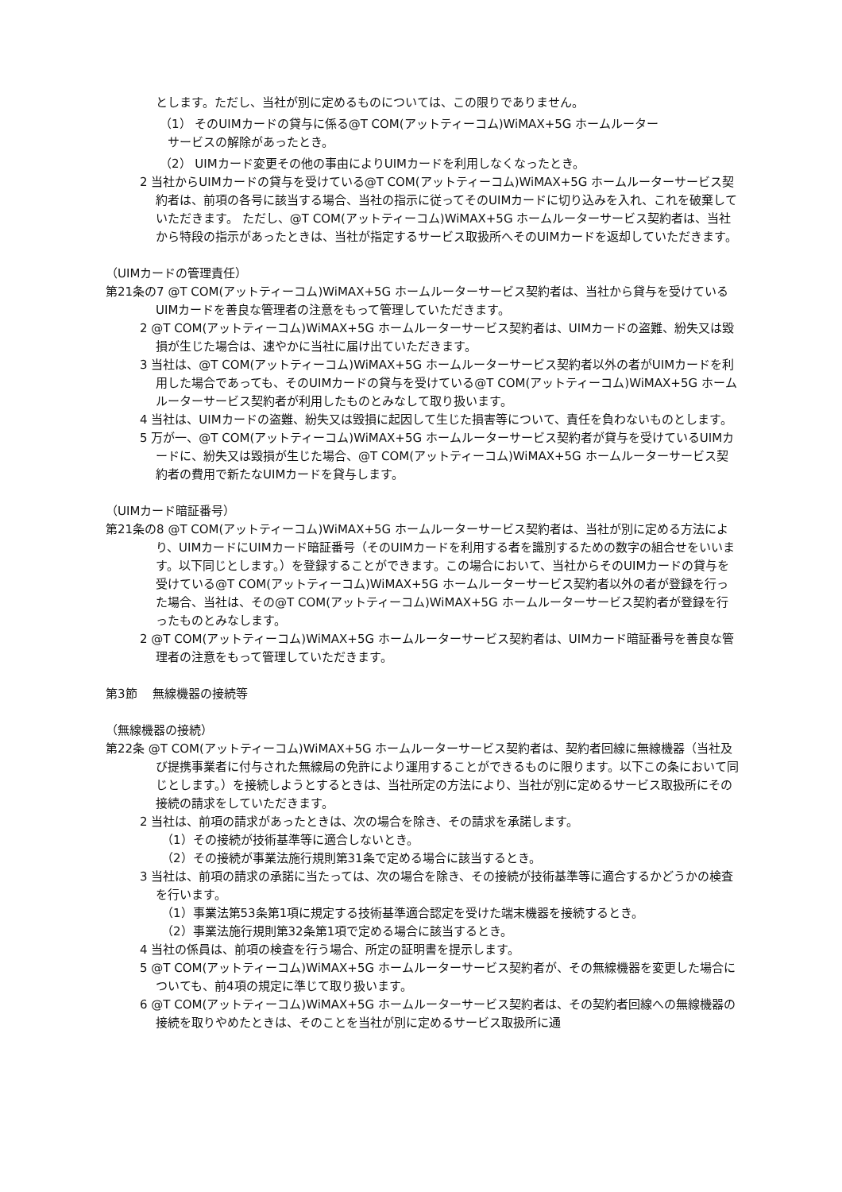とします。ただし、当社が別に定めるものについては、この限りでありません。
（1） そのUIMカードの貸与に係る@T COM(アットティーコム)WiMAX+5G ホームルーター
サービスの解除があったとき。
（2） UIMカード変更その他の事由によりUIMカードを利用しなくなったとき。
2 当社からUIMカードの貸与を受けている@T COM(アットティーコム)WiMAX+5G ホームルーターサービス契約者は、前項の各号に該当する場合、当社の指示に従ってそのUIMカードに切り込みを入れ、これを破棄していただきます。 ただし、@T COM(アットティーコム)WiMAX+5G ホームルーターサービス契約者は、当社から特段の指示があったときは、当社が指定するサービス取扱所へそのUIMカードを返却していただきます。
（UIMカードの管理責任）
第21条の7 @T COM(アットティーコム)WiMAX+5G ホームルーターサービス契約者は、当社から貸与を受けているUIMカードを善良な管理者の注意をもって管理していただきます。
2 @T COM(アットティーコム)WiMAX+5G ホームルーターサービス契約者は、UIMカードの盗難、紛失又は毀損が生じた場合は、速やかに当社に届け出ていただきます。
3 当社は、@T COM(アットティーコム)WiMAX+5G ホームルーターサービス契約者以外の者がUIMカードを利用した場合であっても、そのUIMカードの貸与を受けている@T COM(アットティーコム)WiMAX+5G ホームルーターサービス契約者が利用したものとみなして取り扱います。
4 当社は、UIMカードの盗難、紛失又は毀損に起因して生じた損害等について、責任を負わないものとします。
5 万が一、@T COM(アットティーコム)WiMAX+5G ホームルーターサービス契約者が貸与を受けているUIMカードに、紛失又は毀損が生じた場合、@T COM(アットティーコム)WiMAX+5G ホームルーターサービス契約者の費用で新たなUIMカードを貸与します。
（UIMカード暗証番号）
第21条の8 @T COM(アットティーコム)WiMAX+5G ホームルーターサービス契約者は、当社が別に定める方法により、UIMカードにUIMカード暗証番号（そのUIMカードを利用する者を識別するための数字の組合せをいいます。以下同じとします。）を登録することができます。この場合において、当社からそのUIMカードの貸与を受けている@T COM(アットティーコム)WiMAX+5G ホームルーターサービス契約者以外の者が登録を行った場合、当社は、その@T COM(アットティーコム)WiMAX+5G ホームルーターサービス契約者が登録を行ったものとみなします。
2 @T COM(アットティーコム)WiMAX+5G ホームルーターサービス契約者は、UIMカード暗証番号を善良な管理者の注意をもって管理していただきます。
第3節　 無線機器の接続等
（無線機器の接続）
第22条 @T COM(アットティーコム)WiMAX+5G ホームルーターサービス契約者は、契約者回線に無線機器（当社及び提携事業者に付与された無線局の免許により運用することができるものに限ります。以下この条において同じとします。）を接続しようとするときは、当社所定の方法により、当社が別に定めるサービス取扱所にその接続の請求をしていただきます。
2 当社は、前項の請求があったときは、次の場合を除き、その請求を承諾します。
（1）その接続が技術基準等に適合しないとき。
（2）その接続が事業法施行規則第31条で定める場合に該当するとき。
3 当社は、前項の請求の承諾に当たっては、次の場合を除き、その接続が技術基準等に適合するかどうかの検査を行います。
（1）事業法第53条第1項に規定する技術基準適合認定を受けた端末機器を接続するとき。
（2）事業法施行規則第32条第1項で定める場合に該当するとき。
4 当社の係員は、前項の検査を行う場合、所定の証明書を提示します。
5 @T COM(アットティーコム)WiMAX+5G ホームルーターサービス契約者が、その無線機器を変更した場合についても、前4項の規定に準じて取り扱います。
6 @T COM(アットティーコム)WiMAX+5G ホームルーターサービス契約者は、その契約者回線への無線機器の接続を取りやめたときは、そのことを当社が別に定めるサービス取扱所に通